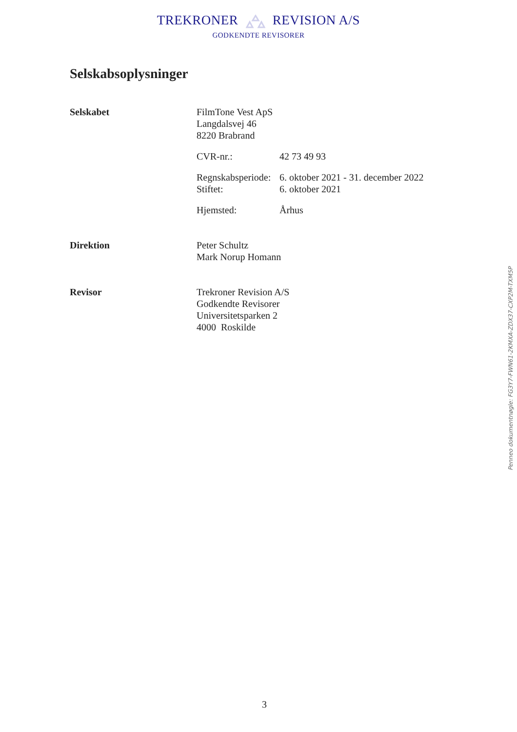TREKRONER REVISION A/S
GODKENDTE REVISORER
Selskabsoplysninger
Selskabet FilmTone Vest ApS
Langdalsvej 46
8220 Brabrand
CVR-nr.: 42 73 49 93
Regnskabsperiode: 6. oktober 2021 - 31. december 2022
Stiftet: 6. oktober 2021
Hjemsted: Århus
Direktion Peter Schultz
Mark Norup Homann
Revisor Trekroner Revision A/S
Godkendte Revisorer
Universitetsparken 2
4000 Roskilde
Penneo dokumentnøgle: FG3Y7-FWN61-2KMXA-ZDX37-CXP2M-TXM5P
3